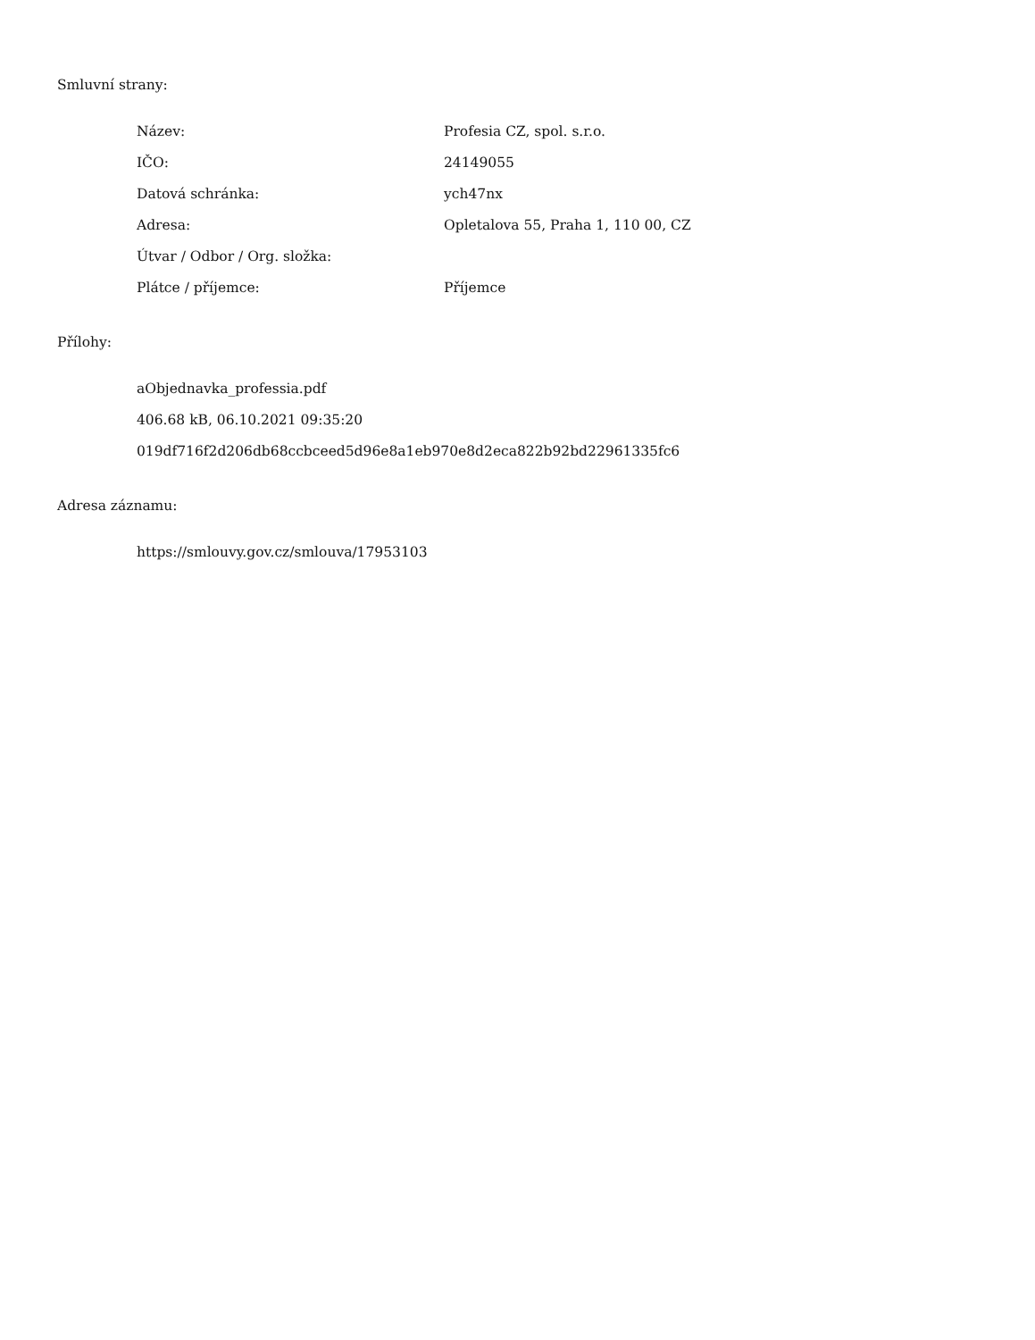Smluvní strany:
| Název: | Profesia CZ, spol. s.r.o. |
| IČO: | 24149055 |
| Datová schránka: | ych47nx |
| Adresa: | Opletalova 55, Praha 1, 110 00, CZ |
| Útvar / Odbor / Org. složka: | |
| Plátce / příjemce: | Příjemce |
Přílohy:
aObjednavka_professia.pdf
406.68 kB, 06.10.2021 09:35:20
019df716f2d206db68ccbceed5d96e8a1eb970e8d2eca822b92bd22961335fc6
Adresa záznamu:
https://smlouvy.gov.cz/smlouva/17953103